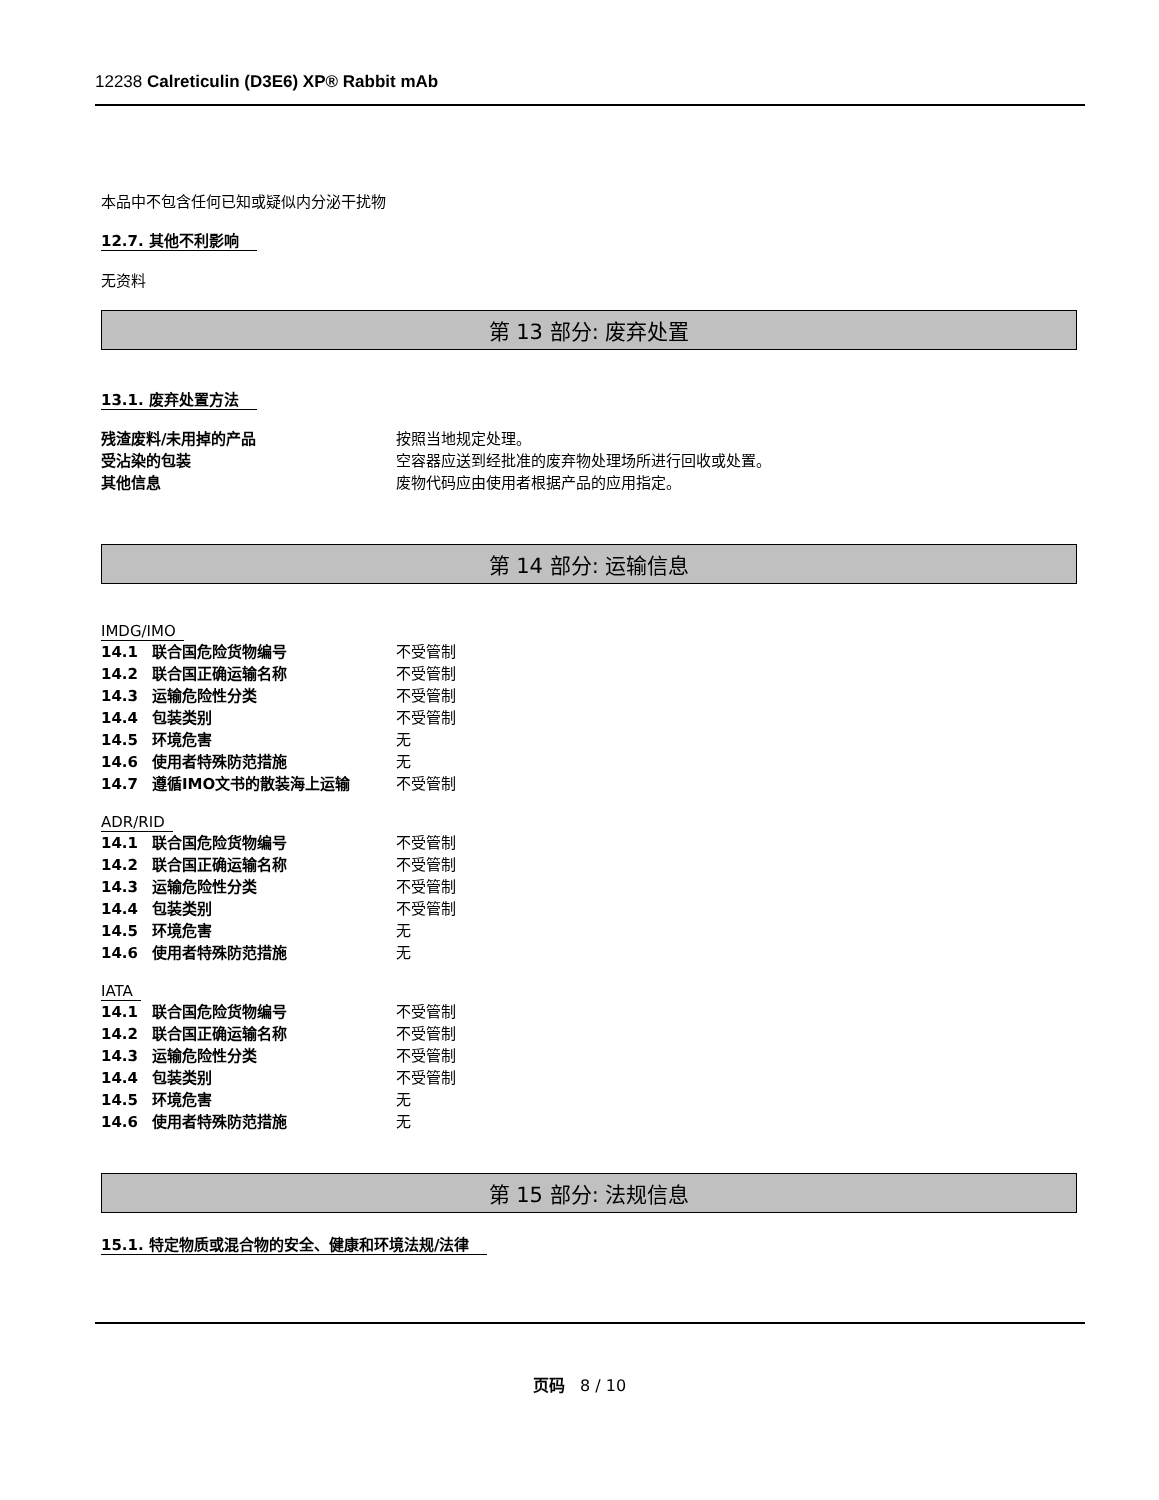12238 Calreticulin (D3E6) XP® Rabbit mAb
本品中不包含任何已知或疑似内分泌干扰物
12.7. 其他不利影响
无资料
第 13 部分: 废弃处置
13.1. 废弃处置方法
| 残渣废料/未用掉的产品 | 按照当地规定处理。 |
| 受沾染的包装 | 空容器应送到经批准的废弃物处理场所进行回收或处置。 |
| 其他信息 | 废物代码应由使用者根据产品的应用指定。 |
第 14 部分: 运输信息
IMDG/IMO
| 14.1 | 联合国危险货物编号 | 不受管制 |
| 14.2 | 联合国正确运输名称 | 不受管制 |
| 14.3 | 运输危险性分类 | 不受管制 |
| 14.4 | 包装类别 | 不受管制 |
| 14.5 | 环境危害 | 无 |
| 14.6 | 使用者特殊防范措施 | 无 |
| 14.7 | 遵循IMO文书的散装海上运输 | 不受管制 |
ADR/RID
| 14.1 | 联合国危险货物编号 | 不受管制 |
| 14.2 | 联合国正确运输名称 | 不受管制 |
| 14.3 | 运输危险性分类 | 不受管制 |
| 14.4 | 包装类别 | 不受管制 |
| 14.5 | 环境危害 | 无 |
| 14.6 | 使用者特殊防范措施 | 无 |
IATA
| 14.1 | 联合国危险货物编号 | 不受管制 |
| 14.2 | 联合国正确运输名称 | 不受管制 |
| 14.3 | 运输危险性分类 | 不受管制 |
| 14.4 | 包装类别 | 不受管制 |
| 14.5 | 环境危害 | 无 |
| 14.6 | 使用者特殊防范措施 | 无 |
第 15 部分: 法规信息
15.1. 特定物质或混合物的安全、健康和环境法规/法律
页码 8 / 10